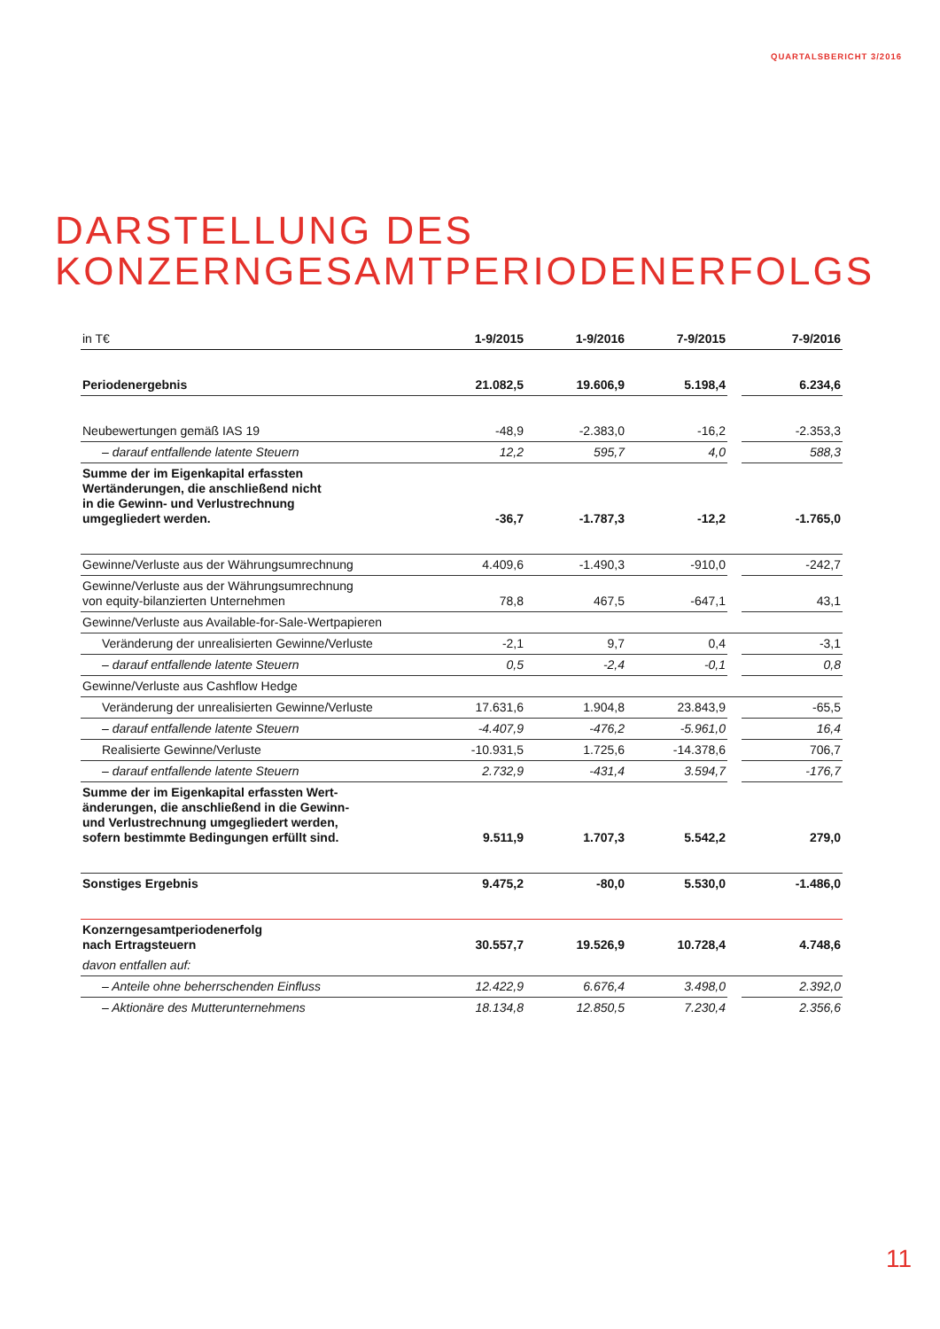QUARTALSBERICHT 3/2016
DARSTELLUNG DES
KONZERNGESAMTPERIODENERFOLGS
| in T€ | 1-9/2015 | 1-9/2016 | 7-9/2015 | | 7-9/2016 |
| --- | --- | --- | --- | --- | --- |
| Periodenergebnis | 21.082,5 | 19.606,9 | 5.198,4 | | 6.234,6 |
| Neubewertungen gemäß IAS 19 | -48,9 | -2.383,0 | -16,2 | | -2.353,3 |
| – darauf entfallende latente Steuern | 12,2 | 595,7 | 4,0 | | 588,3 |
| Summe der im Eigenkapital erfassten Wertänderungen, die anschließend nicht in die Gewinn- und Verlustrechnung umgegliedert werden. | -36,7 | -1.787,3 | -12,2 | | -1.765,0 |
| Gewinne/Verluste aus der Währungsumrechnung | 4.409,6 | -1.490,3 | -910,0 | | -242,7 |
| Gewinne/Verluste aus der Währungsumrechnung von equity-bilanzierten Unternehmen | 78,8 | 467,5 | -647,1 | | 43,1 |
| Gewinne/Verluste aus Available-for-Sale-Wertpapieren | | | | | |
| Veränderung der unrealisierten Gewinne/Verluste | -2,1 | 9,7 | 0,4 | | -3,1 |
| – darauf entfallende latente Steuern | 0,5 | -2,4 | -0,1 | | 0,8 |
| Gewinne/Verluste aus Cashflow Hedge | | | | | |
| Veränderung der unrealisierten Gewinne/Verluste | 17.631,6 | 1.904,8 | 23.843,9 | | -65,5 |
| – darauf entfallende latente Steuern | -4.407,9 | -476,2 | -5.961,0 | | 16,4 |
| Realisierte Gewinne/Verluste | -10.931,5 | 1.725,6 | -14.378,6 | | 706,7 |
| – darauf entfallende latente Steuern | 2.732,9 | -431,4 | 3.594,7 | | -176,7 |
| Summe der im Eigenkapital erfassten Wert- änderungen, die anschließend in die Gewinn- und Verlustrechnung umgegliedert werden, sofern bestimmte Bedingungen erfüllt sind. | 9.511,9 | 1.707,3 | 5.542,2 | | 279,0 |
| Sonstiges Ergebnis | 9.475,2 | -80,0 | 5.530,0 | | -1.486,0 |
| Konzerngesamtperiodenerfolg nach Ertragsteuern | 30.557,7 | 19.526,9 | 10.728,4 | | 4.748,6 |
| davon entfallen auf: | | | | | |
| – Anteile ohne beherrschenden Einfluss | 12.422,9 | 6.676,4 | 3.498,0 | | 2.392,0 |
| – Aktionäre des Mutterunternehmens | 18.134,8 | 12.850,5 | 7.230,4 | | 2.356,6 |
11